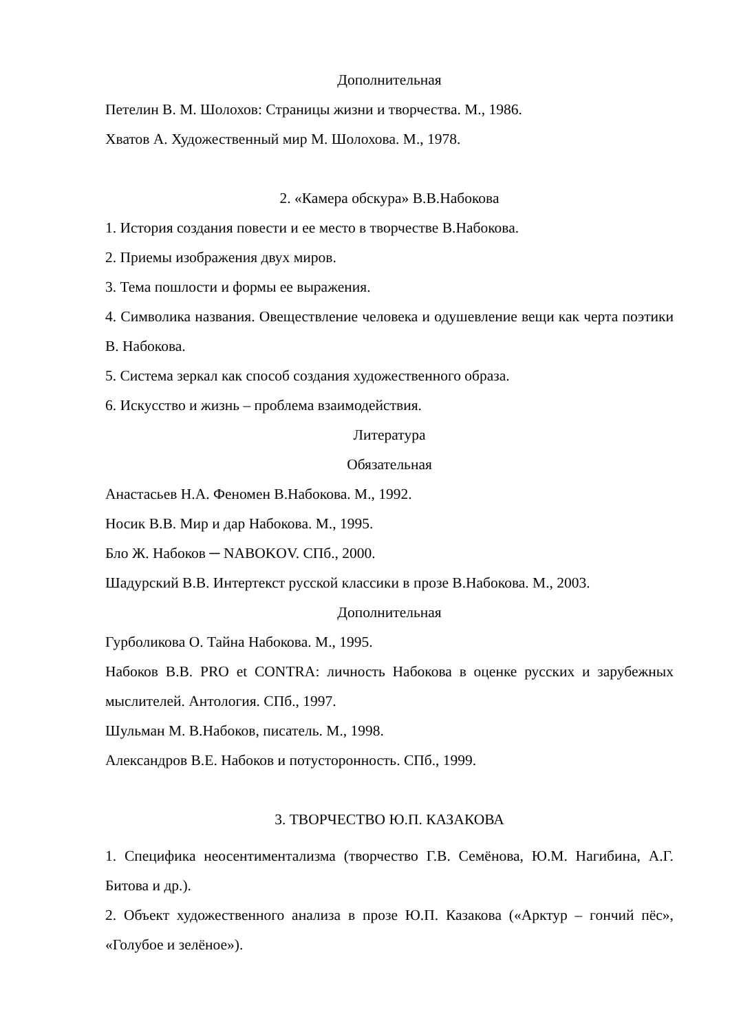Дополнительная
Петелин В. М. Шолохов: Страницы жизни и творчества. М., 1986.
Хватов А. Художественный мир М. Шолохова. М., 1978.
2. «Камера обскура» В.В.Набокова
1. История создания повести и ее место в творчестве В.Набокова.
2. Приемы изображения двух миров.
3. Тема пошлости и формы ее выражения.
4. Символика названия. Овеществление человека и одушевление вещи как черта поэтики В. Набокова.
5. Система зеркал как способ создания художественного образа.
6. Искусство и жизнь – проблема взаимодействия.
Литература
Обязательная
Анастасьев Н.А. Феномен В.Набокова. М., 1992.
Носик В.В. Мир и дар Набокова. М., 1995.
Бло Ж. Набоков ─ NABOKOV. СПб., 2000.
Шадурский В.В. Интертекст русской классики в прозе В.Набокова. М., 2003.
Дополнительная
Гурболикова О. Тайна Набокова. М., 1995.
Набоков В.В. PRO et CONTRA: личность Набокова в оценке русских и зарубежных мыслителей. Антология. СПб., 1997.
Шульман М. В.Набоков, писатель. М., 1998.
Александров В.Е. Набоков и потусторонность. СПб., 1999.
3. ТВОРЧЕСТВО Ю.П. КАЗАКОВА
1. Специфика неосентиментализма (творчество Г.В. Семёнова, Ю.М. Нагибина, А.Г. Битова и др.).
2. Объект художественного анализа в прозе Ю.П. Казакова («Арктур – гончий пёс», «Голубое и зелёное»).